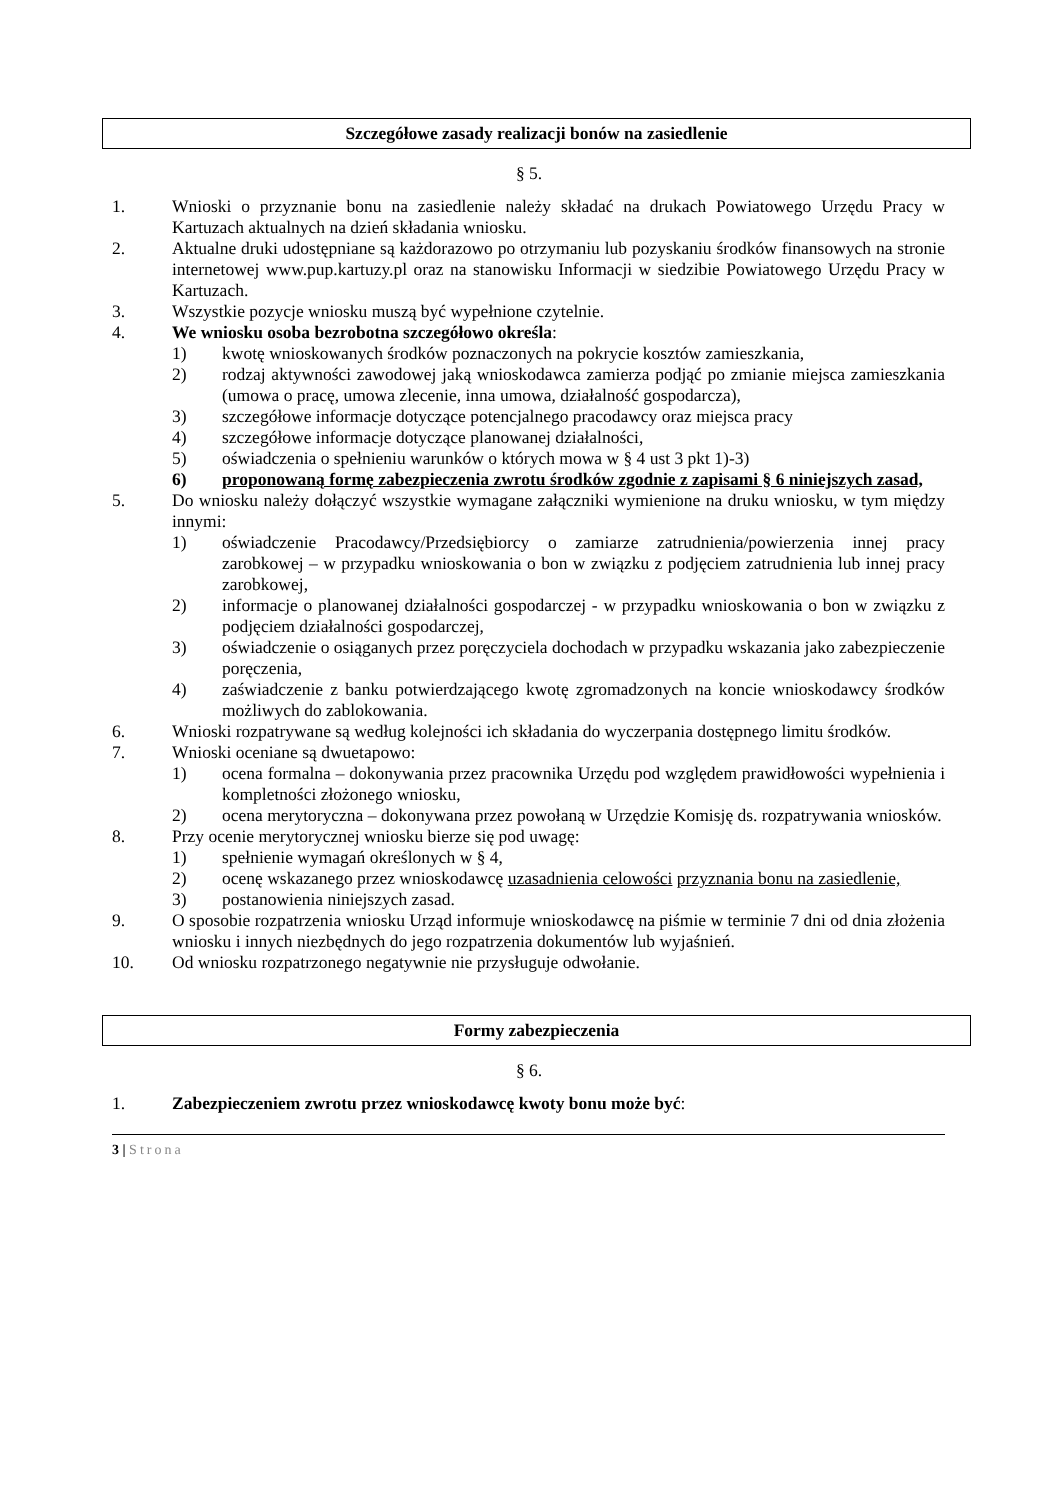Szczegółowe zasady realizacji bonów na zasiedlenie
§ 5.
1. Wnioski o przyznanie bonu na zasiedlenie należy składać na drukach Powiatowego Urzędu Pracy w Kartuzach aktualnych na dzień składania wniosku.
2. Aktualne druki udostępniane są każdorazowo po otrzymaniu lub pozyskaniu środków finansowych na stronie internetowej www.pup.kartuzy.pl oraz na stanowisku Informacji w siedzibie Powiatowego Urzędu Pracy w Kartuzach.
3. Wszystkie pozycje wniosku muszą być wypełnione czytelnie.
4. We wniosku osoba bezrobotna szczegółowo określa:
1) kwotę wnioskowanych środków poznaczonych na pokrycie kosztów zamieszkania,
2) rodzaj aktywności zawodowej jaką wnioskodawca zamierza podjąć po zmianie miejsca zamieszkania (umowa o pracę, umowa zlecenie, inna umowa, działalność gospodarcza),
3) szczegółowe informacje dotyczące potencjalnego pracodawcy oraz miejsca pracy
4) szczegółowe informacje dotyczące planowanej działalności,
5) oświadczenia o spełnieniu warunków o których mowa w § 4 ust 3 pkt 1)-3)
6) proponowaną formę zabezpieczenia zwrotu środków zgodnie z zapisami § 6 niniejszych zasad,
5. Do wniosku należy dołączyć wszystkie wymagane załączniki wymienione na druku wniosku, w tym między innymi:
1) oświadczenie Pracodawcy/Przedsiębiorcy o zamiarze zatrudnienia/powierzenia innej pracy zarobkowej – w przypadku wnioskowania o bon w związku z podjęciem zatrudnienia lub innej pracy zarobkowej,
2) informacje o planowanej działalności gospodarczej - w przypadku wnioskowania o bon w związku z podjęciem działalności gospodarczej,
3) oświadczenie o osiąganych przez poręczyciela dochodach w przypadku wskazania jako zabezpieczenie poręczenia,
4) zaświadczenie z banku potwierdzającego kwotę zgromadzonych na koncie wnioskodawcy środków możliwych do zablokowania.
6. Wnioski rozpatrywane są według kolejności ich składania do wyczerpania dostępnego limitu środków.
7. Wnioski oceniane są dwuetapowo:
1) ocena formalna – dokonywania przez pracownika Urzędu pod względem prawidłowości wypełnienia i kompletności złożonego wniosku,
2) ocena merytoryczna – dokonywana przez powołaną w Urzędzie Komisję ds. rozpatrywania wniosków.
8. Przy ocenie merytorycznej wniosku bierze się pod uwagę:
1) spełnienie wymagań określonych w § 4,
2) ocenę wskazanego przez wnioskodawcę uzasadnienia celowości przyznania bonu na zasiedlenie,
3) postanowienia niniejszych zasad.
9. O sposobie rozpatrzenia wniosku Urząd informuje wnioskodawcę na piśmie w terminie 7 dni od dnia złożenia wniosku i innych niezbędnych do jego rozpatrzenia dokumentów lub wyjaśnień.
10. Od wniosku rozpatrzonego negatywnie nie przysługuje odwołanie.
Formy zabezpieczenia
§ 6.
1. Zabezpieczeniem zwrotu przez wnioskodawcę kwoty bonu może być:
3 | Strona